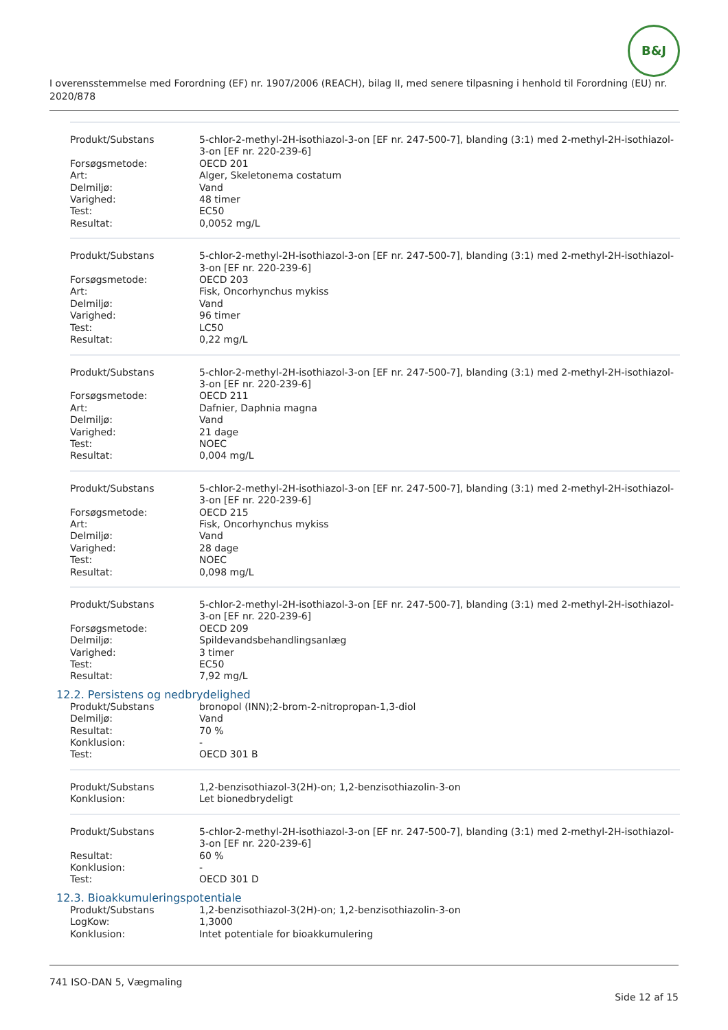B&J
I overensstemmelse med Forordning (EF) nr. 1907/2006 (REACH), bilag II, med senere tilpasning i henhold til Forordning (EU) nr. 2020/878
| Produkt/Substans | 5-chlor-2-methyl-2H-isothiazol-3-on [EF nr. 247-500-7], blanding (3:1) med 2-methyl-2H-isothiazol-3-on [EF nr. 220-239-6] |
| Forsøgsmetode: | OECD 201 |
| Art: | Alger, Skeletonema costatum |
| Delmiljø: | Vand |
| Varighed: | 48 timer |
| Test: | EC50 |
| Resultat: | 0,0052 mg/L |
| Produkt/Substans | 5-chlor-2-methyl-2H-isothiazol-3-on [EF nr. 247-500-7], blanding (3:1) med 2-methyl-2H-isothiazol-3-on [EF nr. 220-239-6] |
| Forsøgsmetode: | OECD 203 |
| Art: | Fisk, Oncorhynchus mykiss |
| Delmiljø: | Vand |
| Varighed: | 96 timer |
| Test: | LC50 |
| Resultat: | 0,22 mg/L |
| Produkt/Substans | 5-chlor-2-methyl-2H-isothiazol-3-on [EF nr. 247-500-7], blanding (3:1) med 2-methyl-2H-isothiazol-3-on [EF nr. 220-239-6] |
| Forsøgsmetode: | OECD 211 |
| Art: | Dafnier, Daphnia magna |
| Delmiljø: | Vand |
| Varighed: | 21 dage |
| Test: | NOEC |
| Resultat: | 0,004 mg/L |
| Produkt/Substans | 5-chlor-2-methyl-2H-isothiazol-3-on [EF nr. 247-500-7], blanding (3:1) med 2-methyl-2H-isothiazol-3-on [EF nr. 220-239-6] |
| Forsøgsmetode: | OECD 215 |
| Art: | Fisk, Oncorhynchus mykiss |
| Delmiljø: | Vand |
| Varighed: | 28 dage |
| Test: | NOEC |
| Resultat: | 0,098 mg/L |
| Produkt/Substans | 5-chlor-2-methyl-2H-isothiazol-3-on [EF nr. 247-500-7], blanding (3:1) med 2-methyl-2H-isothiazol-3-on [EF nr. 220-239-6] |
| Forsøgsmetode: | OECD 209 |
| Delmiljø: | Spildevandsbehandlingsanlæg |
| Varighed: | 3 timer |
| Test: | EC50 |
| Resultat: | 7,92 mg/L |
12.2. Persistens og nedbrydelighed
| Produkt/Substans | bronopol (INN);2-brom-2-nitropropan-1,3-diol |
| Delmiljø: | Vand |
| Resultat: | 70 % |
| Konklusion: | - |
| Test: | OECD 301 B |
| Produkt/Substans | 1,2-benzisothiazol-3(2H)-on; 1,2-benzisothiazolin-3-on |
| Konklusion: | Let bionedbrydeligt |
| Produkt/Substans | 5-chlor-2-methyl-2H-isothiazol-3-on [EF nr. 247-500-7], blanding (3:1) med 2-methyl-2H-isothiazol-3-on [EF nr. 220-239-6] |
| Resultat: | 60 % |
| Konklusion: | - |
| Test: | OECD 301 D |
12.3. Bioakkumuleringspotentiale
| Produkt/Substans | 1,2-benzisothiazol-3(2H)-on; 1,2-benzisothiazolin-3-on |
| LogKow: | 1,3000 |
| Konklusion: | Intet potentiale for bioakkumulering |
741 ISO-DAN 5, Vægmaling
Side 12 af 15